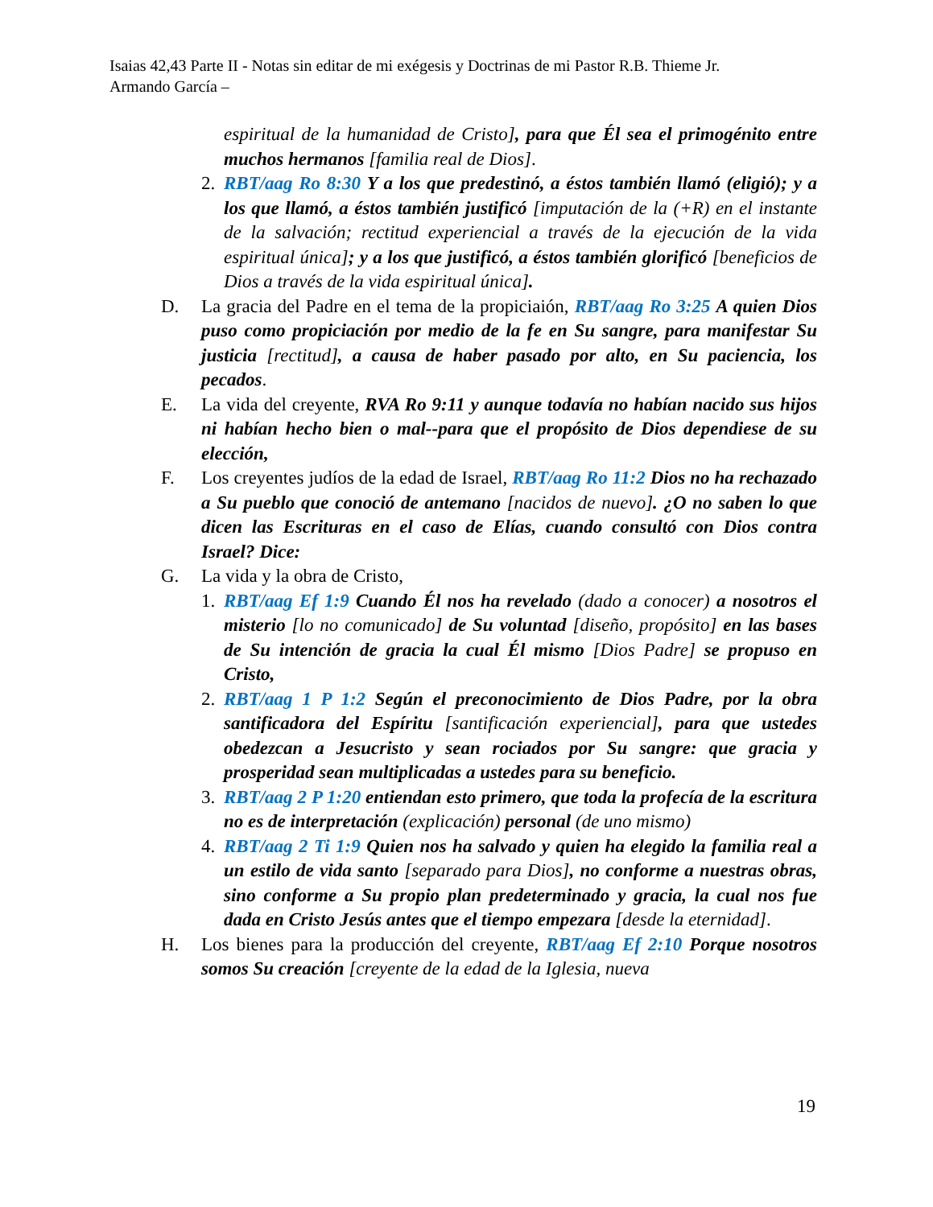Isaias 42,43 Parte II - Notas sin editar de mi exégesis y Doctrinas de mi Pastor R.B. Thieme Jr.
Armando García –
espiritual de la humanidad de Cristo], para que Él sea el primogénito entre muchos hermanos [familia real de Dios].
2. RBT/aag Ro 8:30 Y a los que predestinó, a éstos también llamó (eligió); y a los que llamó, a éstos también justificó [imputación de la (+R) en el instante de la salvación; rectitud experiencial a través de la ejecución de la vida espiritual única]; y a los que justificó, a éstos también glorificó [beneficios de Dios a través de la vida espiritual única].
D. La gracia del Padre en el tema de la propiciaión, RBT/aag Ro 3:25 A quien Dios puso como propiciación por medio de la fe en Su sangre, para manifestar Su justicia [rectitud], a causa de haber pasado por alto, en Su paciencia, los pecados.
E. La vida del creyente, RVA Ro 9:11 y aunque todavía no habían nacido sus hijos ni habían hecho bien o mal--para que el propósito de Dios dependiese de su elección,
F. Los creyentes judíos de la edad de Israel, RBT/aag Ro 11:2 Dios no ha rechazado a Su pueblo que conoció de antemano [nacidos de nuevo]. ¿O no saben lo que dicen las Escrituras en el caso de Elías, cuando consultó con Dios contra Israel? Dice:
G. La vida y la obra de Cristo,
1. RBT/aag Ef 1:9 Cuando Él nos ha revelado (dado a conocer) a nosotros el misterio [lo no comunicado] de Su voluntad [diseño, propósito] en las bases de Su intención de gracia la cual Él mismo [Dios Padre] se propuso en Cristo,
2. RBT/aag 1 P 1:2 Según el preconocimiento de Dios Padre, por la obra santificadora del Espíritu [santificación experiencial], para que ustedes obedezcan a Jesucristo y sean rociados por Su sangre: que gracia y prosperidad sean multiplicadas a ustedes para su beneficio.
3. RBT/aag 2 P 1:20 entiendan esto primero, que toda la profecía de la escritura no es de interpretación (explicación) personal (de uno mismo)
4. RBT/aag 2 Ti 1:9 Quien nos ha salvado y quien ha elegido la familia real a un estilo de vida santo [separado para Dios], no conforme a nuestras obras, sino conforme a Su propio plan predeterminado y gracia, la cual nos fue dada en Cristo Jesús antes que el tiempo empezara [desde la eternidad].
H. Los bienes para la producción del creyente, RBT/aag Ef 2:10 Porque nosotros somos Su creación [creyente de la edad de la Iglesia, nueva
19